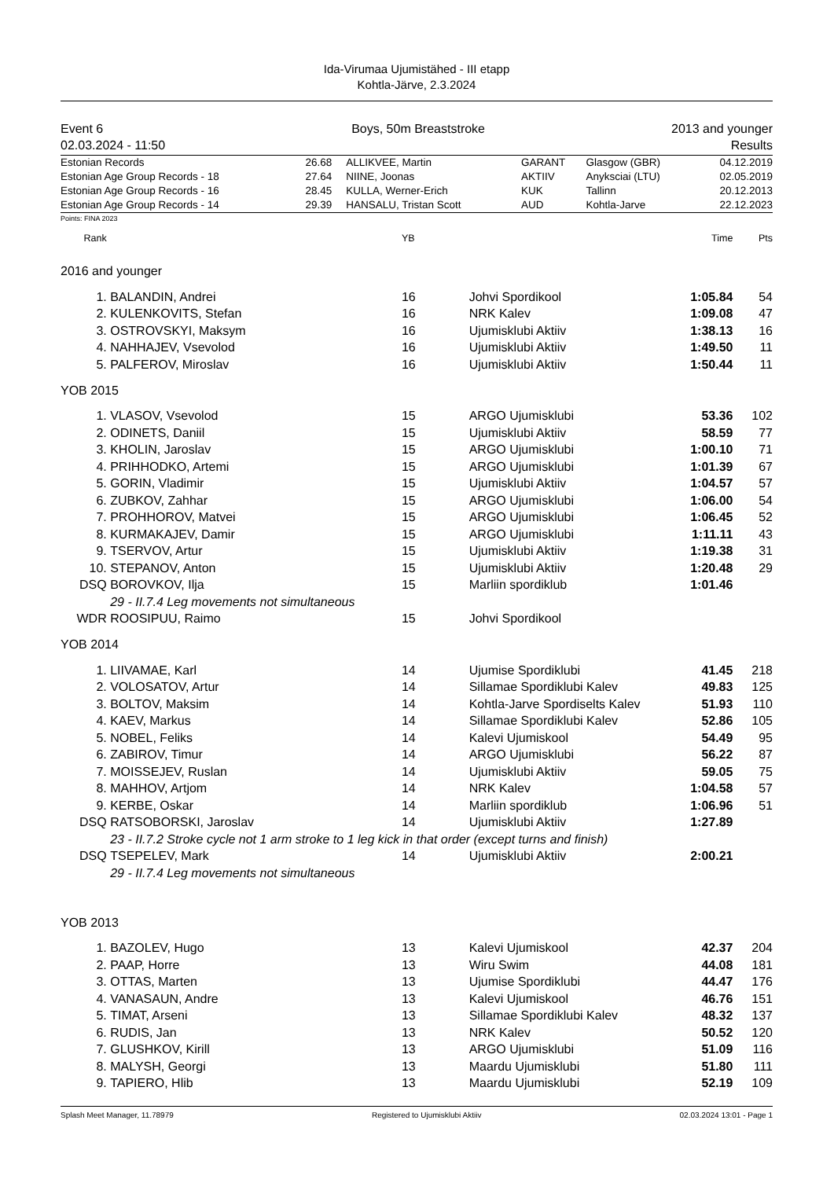Ida-Virumaa Ujumistähed - III etapp
Kohtla-Järve, 2.3.2024
Event 6
02.03.2024 - 11:50
Boys, 50m Breaststroke 2013 and younger
Results
| Estonian Records | 26.68 | ALLIKVEE, Martin | GARANT | Glasgow (GBR) | 04.12.2019 |
| Estonian Age Group Records - 18 | 27.64 | NIINE, Joonas | AKTIIV | Anyksciai (LTU) | 02.05.2019 |
| Estonian Age Group Records - 16 | 28.45 | KULLA, Werner-Erich | KUK | Tallinn | 20.12.2013 |
| Estonian Age Group Records - 14 | 29.39 | HANSALU, Tristan Scott | AUD | Kohtla-Jarve | 22.12.2023 |
Points: FINA 2023
| Rank | | YB | | Time | Pts | |
| 2016 and younger | | | | | | |
| 1. | BALANDIN, Andrei | 16 | Johvi Spordikool | 1:05.84 | 54 | |
| 2. | KULENKOVITS, Stefan | 16 | NRK Kalev | 1:09.08 | 47 | |
| 3. | OSTROVSKYI, Maksym | 16 | Ujumisklubi Aktiiv | 1:38.13 | 16 | |
| 4. | NAHHAJEV, Vsevolod | 16 | Ujumisklubi Aktiiv | 1:49.50 | 11 | |
| 5. | PALFEROV, Miroslav | 16 | Ujumisklubi Aktiiv | 1:50.44 | 11 | |
| YOB 2015 | | | | | | |
| 1. | VLASOV, Vsevolod | 15 | ARGO Ujumisklubi | 53.36 | 102 | |
| 2. | ODINETS, Daniil | 15 | Ujumisklubi Aktiiv | 58.59 | 77 | |
| 3. | KHOLIN, Jaroslav | 15 | ARGO Ujumisklubi | 1:00.10 | 71 | |
| 4. | PRIHHODKO, Artemi | 15 | ARGO Ujumisklubi | 1:01.39 | 67 | |
| 5. | GORIN, Vladimir | 15 | Ujumisklubi Aktiiv | 1:04.57 | 57 | |
| 6. | ZUBKOV, Zahhar | 15 | ARGO Ujumisklubi | 1:06.00 | 54 | |
| 7. | PROHHOROV, Matvei | 15 | ARGO Ujumisklubi | 1:06.45 | 52 | |
| 8. | KURMAKAJEV, Damir | 15 | ARGO Ujumisklubi | 1:11.11 | 43 | |
| 9. | TSERVOV, Artur | 15 | Ujumisklubi Aktiiv | 1:19.38 | 31 | |
| 10. | STEPANOV, Anton | 15 | Ujumisklubi Aktiiv | 1:20.48 | 29 | |
| DSQ | BOROVKOV, Ilja | 15 | Marliin spordiklub | 1:01.46 | | |
| | 29 - II.7.4 Leg movements not simultaneous | | | | | |
| WDR | ROOSIPUU, Raimo | 15 | Johvi Spordikool | | | |
| YOB 2014 | | | | | | |
| 1. | LIIVAMAE, Karl | 14 | Ujumise Spordiklubi | 41.45 | 218 | |
| 2. | VOLOSATOV, Artur | 14 | Sillamae Spordiklubi Kalev | 49.83 | 125 | |
| 3. | BOLTOV, Maksim | 14 | Kohtla-Jarve Spordiselts Kalev | 51.93 | 110 | |
| 4. | KAEV, Markus | 14 | Sillamae Spordiklubi Kalev | 52.86 | 105 | |
| 5. | NOBEL, Feliks | 14 | Kalevi Ujumiskool | 54.49 | 95 | |
| 6. | ZABIROV, Timur | 14 | ARGO Ujumisklubi | 56.22 | 87 | |
| 7. | MOISSEJEV, Ruslan | 14 | Ujumisklubi Aktiiv | 59.05 | 75 | |
| 8. | MAHHOV, Artjom | 14 | NRK Kalev | 1:04.58 | 57 | |
| 9. | KERBE, Oskar | 14 | Marliin spordiklub | 1:06.96 | 51 | |
| DSQ | RATSOBORSKI, Jaroslav | 14 | Ujumisklubi Aktiiv | 1:27.89 | | |
| | 23 - II.7.2 Stroke cycle not 1 arm stroke to 1 leg kick in that order (except turns and finish) | | | | | |
| DSQ | TSEPELEV, Mark | 14 | Ujumisklubi Aktiiv | 2:00.21 | | |
| | 29 - II.7.4 Leg movements not simultaneous | | | | | |
| YOB 2013 | | | | | | |
| 1. | BAZOLEV, Hugo | 13 | Kalevi Ujumiskool | 42.37 | 204 | |
| 2. | PAAP, Horre | 13 | Wiru Swim | 44.08 | 181 | |
| 3. | OTTAS, Marten | 13 | Ujumise Spordiklubi | 44.47 | 176 | |
| 4. | VANASAUN, Andre | 13 | Kalevi Ujumiskool | 46.76 | 151 | |
| 5. | TIMAT, Arseni | 13 | Sillamae Spordiklubi Kalev | 48.32 | 137 | |
| 6. | RUDIS, Jan | 13 | NRK Kalev | 50.52 | 120 | |
| 7. | GLUSHKOV, Kirill | 13 | ARGO Ujumisklubi | 51.09 | 116 | |
| 8. | MALYSH, Georgi | 13 | Maardu Ujumisklubi | 51.80 | 111 | |
| 9. | TAPIERO, Hlib | 13 | Maardu Ujumisklubi | 52.19 | 109 | |
Splash Meet Manager, 11.78979 Registered to Ujumisklubi Aktiiv 02.03.2024 13:01 - Page 1